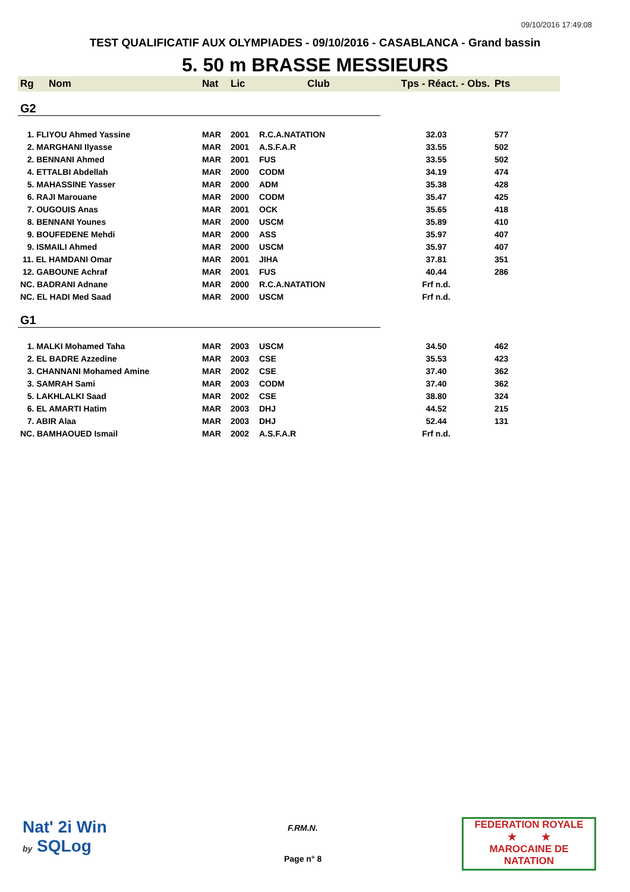09/10/2016 17:49:08
TEST QUALIFICATIF AUX OLYMPIADES - 09/10/2016 - CASABLANCA - Grand bassin
5. 50 m BRASSE MESSIEURS
| Rg | Nom | Nat | Lic | Club | Tps - Réact. - Obs. | Pts |
| --- | --- | --- | --- | --- | --- | --- |
| G2 | | | | | | |
| 1. FLIYOU Ahmed Yassine | | MAR | 2001 | R.C.A.NATATION | 32.03 | 577 |
| 2. MARGHANI Ilyasse | | MAR | 2001 | A.S.F.A.R | 33.55 | 502 |
| 2. BENNANI Ahmed | | MAR | 2001 | FUS | 33.55 | 502 |
| 4. ETTALBI Abdellah | | MAR | 2000 | CODM | 34.19 | 474 |
| 5. MAHASSINE Yasser | | MAR | 2000 | ADM | 35.38 | 428 |
| 6. RAJI Marouane | | MAR | 2000 | CODM | 35.47 | 425 |
| 7. OUGOUIS Anas | | MAR | 2001 | OCK | 35.65 | 418 |
| 8. BENNANI Younes | | MAR | 2000 | USCM | 35.89 | 410 |
| 9. BOUFEDENE Mehdi | | MAR | 2000 | ASS | 35.97 | 407 |
| 9. ISMAILI Ahmed | | MAR | 2000 | USCM | 35.97 | 407 |
| 11. EL HAMDANI Omar | | MAR | 2001 | JIHA | 37.81 | 351 |
| 12. GABOUNE Achraf | | MAR | 2001 | FUS | 40.44 | 286 |
| NC. BADRANI Adnane | | MAR | 2000 | R.C.A.NATATION | Frf n.d. | |
| NC. EL HADI Med Saad | | MAR | 2000 | USCM | Frf n.d. | |
| G1 | | | | | | |
| 1. MALKI Mohamed Taha | | MAR | 2003 | USCM | 34.50 | 462 |
| 2. EL BADRE Azzedine | | MAR | 2003 | CSE | 35.53 | 423 |
| 3. CHANNANI Mohamed Amine | | MAR | 2002 | CSE | 37.40 | 362 |
| 3. SAMRAH Sami | | MAR | 2003 | CODM | 37.40 | 362 |
| 5. LAKHLALKI Saad | | MAR | 2002 | CSE | 38.80 | 324 |
| 6. EL AMARTI Hatim | | MAR | 2003 | DHJ | 44.52 | 215 |
| 7. ABIR Alaa | | MAR | 2003 | DHJ | 52.44 | 131 |
| NC. BAMHAOUED Ismail | | MAR | 2002 | A.S.F.A.R | Frf n.d. | |
Nat' 2i Win
by SQLog
F.RM.N.
Page n° 8
FEDERATION ROYALE
★ ★
MAROCAINE DE NATATION